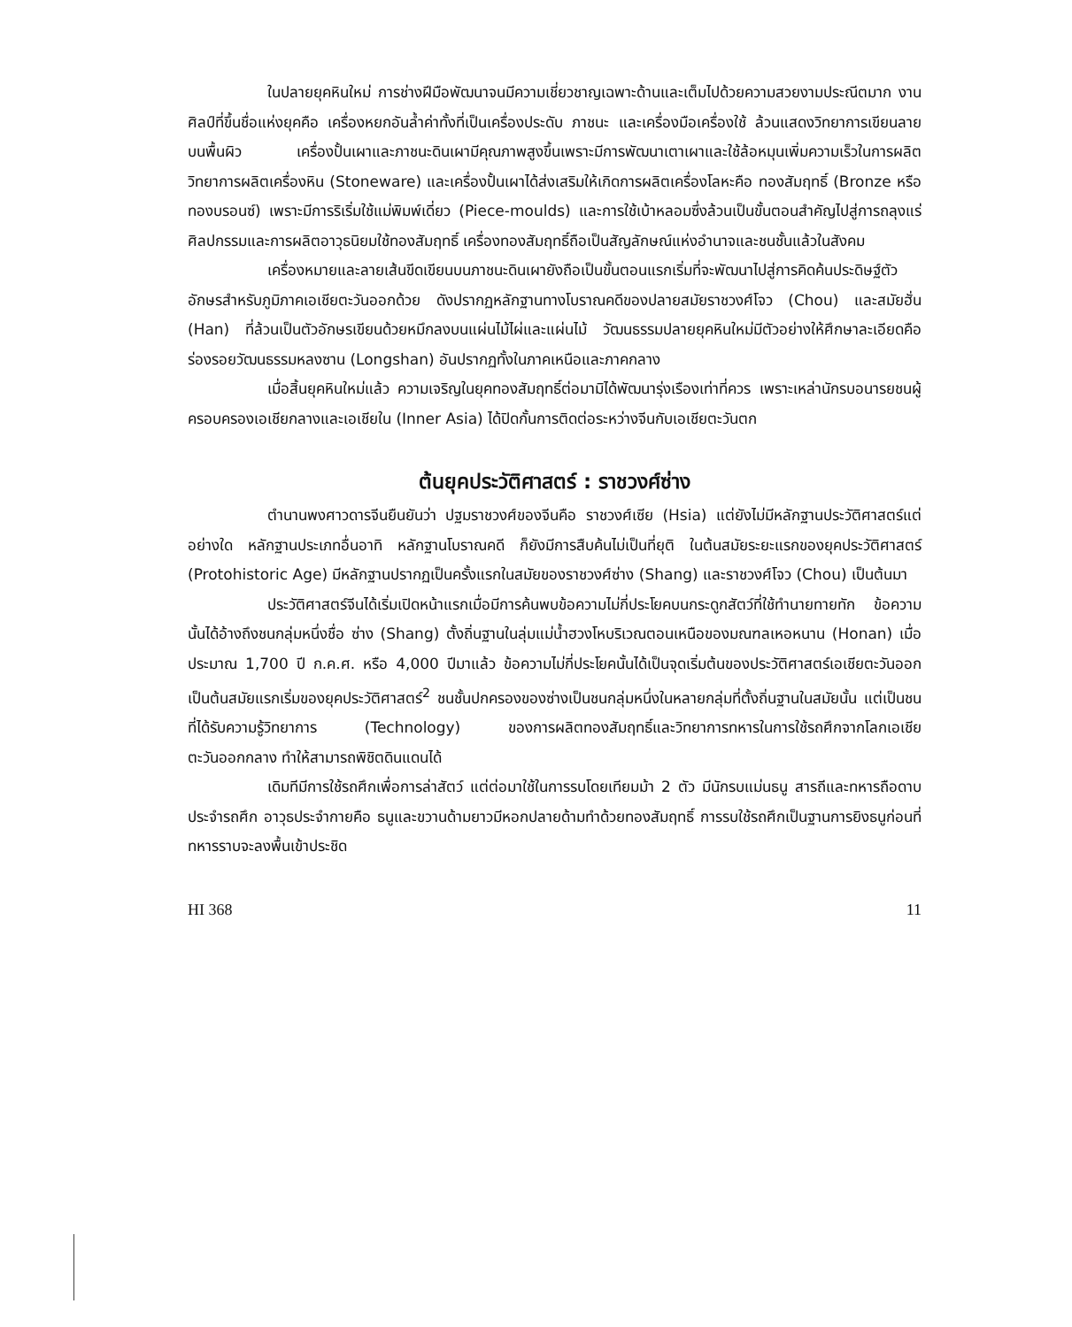ในปลายยุคหินใหม่ การช่างฝีมือพัฒนาจนมีความเชี่ยวชาญเฉพาะด้านและเต็มไปด้วยความสวยงามประณีตมาก งานศิลป์ที่ขึ้นชื่อแห่งยุคคือ เครื่องหยกอันล้ำค่าทั้งที่เป็นเครื่องประดับ ภาชนะ และเครื่องมือเครื่องใช้ ล้วนแสดงวิทยาการเขียนลายบนพื้นผิว เครื่องปั้นเผาและภาชนะดินเผามีคุณภาพสูงขึ้นเพราะมีการพัฒนาเตาเผาและใช้ล้อหมุนเพิ่มความเร็วในการผลิต วิทยาการผลิตเครื่องหิน (Stoneware) และเครื่องปั้นเผาได้ส่งเสริมให้เกิดการผลิตเครื่องโลหะคือ ทองสัมฤทธิ์ (Bronze หรือทองบรอนซ์) เพราะมีการริเริ่มใช้แม่พิมพ์เดี่ยว (Piece-moulds) และการใช้เบ้าหลอมซึ่งล้วนเป็นขั้นตอนสำคัญไปสู่การถลุงแร่ ศิลปกรรมและการผลิตอาวุธนิยมใช้ทองสัมฤทธิ์ เครื่องทองสัมฤทธิ์ถือเป็นสัญลักษณ์แห่งอำนาจและชนชั้นแล้วในสังคม
เครื่องหมายและลายเส้นขีดเขียนบนภาชนะดินเผายังถือเป็นขั้นตอนแรกเริ่มที่จะพัฒนาไปสู่การคิดค้นประดิษฐ์ตัวอักษรสำหรับภูมิภาคเอเชียตะวันออกด้วย ดังปรากฏหลักฐานทางโบราณคดีของปลายสมัยราชวงศ์โจว (Chou) และสมัยฮั่น (Han) ที่ล้วนเป็นตัวอักษรเขียนด้วยหมึกลงบนแผ่นไม้ไผ่และแผ่นไม้ วัฒนธรรมปลายยุคหินใหม่มีตัวอย่างให้ศึกษาละเอียดคือ ร่องรอยวัฒนธรรมหลงซาน (Longshan) อันปรากฏทั้งในภาคเหนือและภาคกลาง
เมื่อสิ้นยุคหินใหม่แล้ว ความเจริญในยุคทองสัมฤทธิ์ต่อมามิได้พัฒนารุ่งเรืองเท่าที่ควร เพราะเหล่านักรบอนารยชนผู้ครอบครองเอเชียกลางและเอเชียใน (Inner Asia) ได้ปิดกั้นการติดต่อระหว่างจีนกับเอเชียตะวันตก
ต้นยุคประวัติศาสตร์ : ราชวงศ์ซ่าง
ตำนานพงศาวดารจีนยืนยันว่า ปฐมราชวงศ์ของจีนคือ ราชวงศ์เซีย (Hsia) แต่ยังไม่มีหลักฐานประวัติศาสตร์แต่อย่างใด หลักฐานประเภทอื่นอาทิ หลักฐานโบราณคดี ก็ยังมีการสืบค้นไม่เป็นที่ยุติ ในต้นสมัยระยะแรกของยุคประวัติศาสตร์ (Protohistoric Age) มีหลักฐานปรากฏเป็นครั้งแรกในสมัยของราชวงศ์ซ่าง (Shang) และราชวงศ์โจว (Chou) เป็นต้นมา
ประวัติศาสตร์จีนได้เริ่มเปิดหน้าแรกเมื่อมีการค้นพบข้อความไม่กี่ประโยคบนกระดูกสัตว์ที่ใช้ทำนายทายทัก ข้อความนั้นได้อ้างถึงชนกลุ่มหนึ่งชื่อ ซ่าง (Shang) ตั้งถิ่นฐานในลุ่มแม่น้ำฮวงโหบริเวณตอนเหนือของมณฑลเหอหนาน (Honan) เมื่อประมาณ 1,700 ปี ก.ค.ศ. หรือ 4,000 ปีมาแล้ว ข้อความไม่กี่ประโยคนั้นได้เป็นจุดเริ่มต้นของประวัติศาสตร์เอเชียตะวันออก เป็นต้นสมัยแรกเริ่มของยุคประวัติศาสตร์<sup>2</sup> ชนชั้นปกครองของซ่างเป็นชนกลุ่มหนึ่งในหลายกลุ่มที่ตั้งถิ่นฐานในสมัยนั้น แต่เป็นชนที่ได้รับความรู้วิทยาการ (Technology) ของการผลิตทองสัมฤทธิ์และวิทยาการทหารในการใช้รถศึกจากโลกเอเชียตะวันออกกลาง ทำให้สามารถพิชิตดินแดนได้
เดิมทีมีการใช้รถศึกเพื่อการล่าสัตว์ แต่ต่อมาใช้ในการรบโดยเทียมม้า 2 ตัว มีนักรบแม่นธนู สารถีและทหารถือดาบประจำรถศึก อาวุธประจำกายคือ ธนูและขวานด้ามยาวมีหอกปลายด้ามทำด้วยทองสัมฤทธิ์ การรบใช้รถศึกเป็นฐานการยิงธนูก่อนที่ทหารราบจะลงพื้นเข้าประชิด
HI 368 11